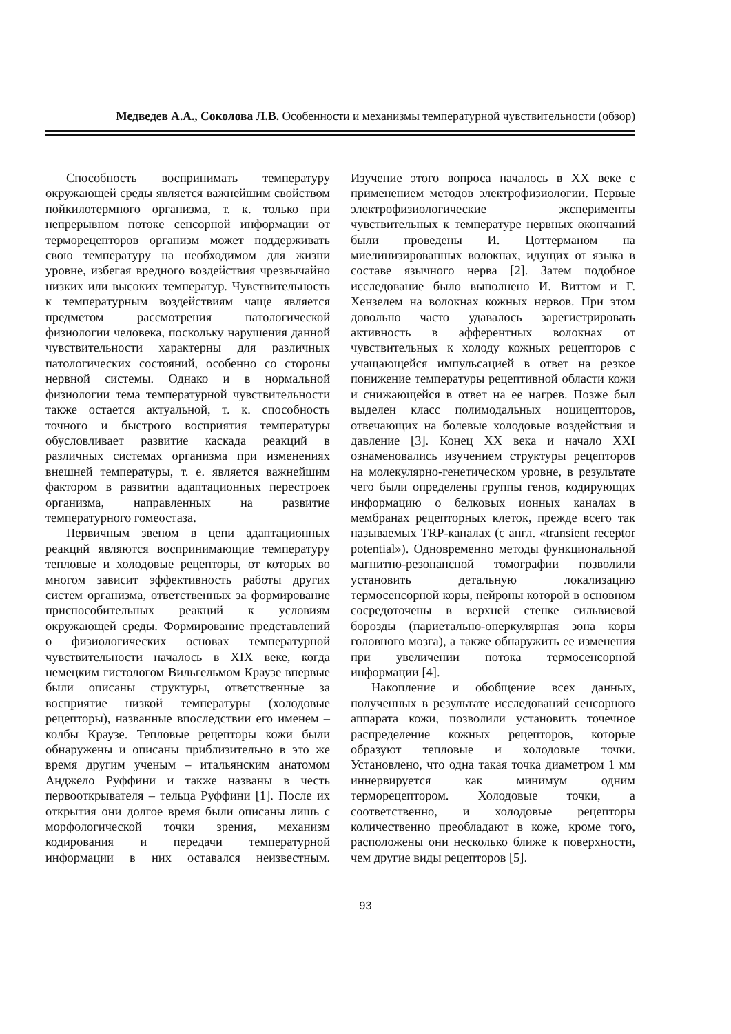Медведев А.А., Соколова Л.В. Особенности и механизмы температурной чувствительности (обзор)
Способность воспринимать температуру окружающей среды является важнейшим свойством пойкилотермного организма, т. к. только при непрерывном потоке сенсорной информации от терморецепторов организм может поддерживать свою температуру на необходимом для жизни уровне, избегая вредного воздействия чрезвычайно низких или высоких температур. Чувствительность к температурным воздействиям чаще является предметом рассмотрения патологической физиологии человека, поскольку нарушения данной чувствительности характерны для различных патологических состояний, особенно со стороны нервной системы. Однако и в нормальной физиологии тема температурной чувствительности также остается актуальной, т. к. способность точного и быстрого восприятия температуры обусловливает развитие каскада реакций в различных системах организма при изменениях внешней температуры, т. е. является важнейшим фактором в развитии адаптационных перестроек организма, направленных на развитие температурного гомеостаза.
Первичным звеном в цепи адаптационных реакций являются воспринимающие температуру тепловые и холодовые рецепторы, от которых во многом зависит эффективность работы других систем организма, ответственных за формирование приспособительных реакций к условиям окружающей среды. Формирование представлений о физиологических основах температурной чувствительности началось в XIX веке, когда немецким гистологом Вильгельмом Краузе впервые были описаны структуры, ответственные за восприятие низкой температуры (холодовые рецепторы), названные впоследствии его именем – колбы Краузе. Тепловые рецепторы кожи были обнаружены и описаны приблизительно в это же время другим ученым – итальянским анатомом Анджело Руффини и также названы в честь первооткрывателя – тельца Руффини [1]. После их открытия они долгое время были описаны лишь с морфологической точки зрения, механизм кодирования и передачи температурной информации в них оставался неизвестным. Изучение этого вопроса началось в XX веке с применением методов электрофизиологии. Первые электрофизиологические эксперименты чувствительных к температуре нервных окончаний были проведены И. Цоттерманом на миелинизированных волокнах, идущих от языка в составе язычного нерва [2]. Затем подобное исследование было выполнено И. Виттом и Г. Хензелем на волокнах кожных нервов. При этом довольно часто удавалось зарегистрировать активность в афферентных волокнах от чувствительных к холоду кожных рецепторов с учащающейся импульсацией в ответ на резкое понижение температуры рецептивной области кожи и снижающейся в ответ на ее нагрев. Позже был выделен класс полимодальных ноцицепторов, отвечающих на болевые холодовые воздействия и давление [3]. Конец XX века и начало XXI ознаменовались изучением структуры рецепторов на молекулярно-генетическом уровне, в результате чего были определены группы генов, кодирующих информацию о белковых ионных каналах в мембранах рецепторных клеток, прежде всего так называемых TRP-каналах (с англ. «transient receptor potential»). Одновременно методы функциональной магнитно-резонансной томографии позволили установить детальную локализацию термосенсорной коры, нейроны которой в основном сосредоточены в верхней стенке сильвиевой борозды (париетально-оперкулярная зона коры головного мозга), а также обнаружить ее изменения при увеличении потока термосенсорной информации [4].
Накопление и обобщение всех данных, полученных в результате исследований сенсорного аппарата кожи, позволили установить точечное распределение кожных рецепторов, которые образуют тепловые и холодовые точки. Установлено, что одна такая точка диаметром 1 мм иннервируется как минимум одним терморецептором. Холодовые точки, а соответственно, и холодовые рецепторы количественно преобладают в коже, кроме того, расположены они несколько ближе к поверхности, чем другие виды рецепторов [5].
93